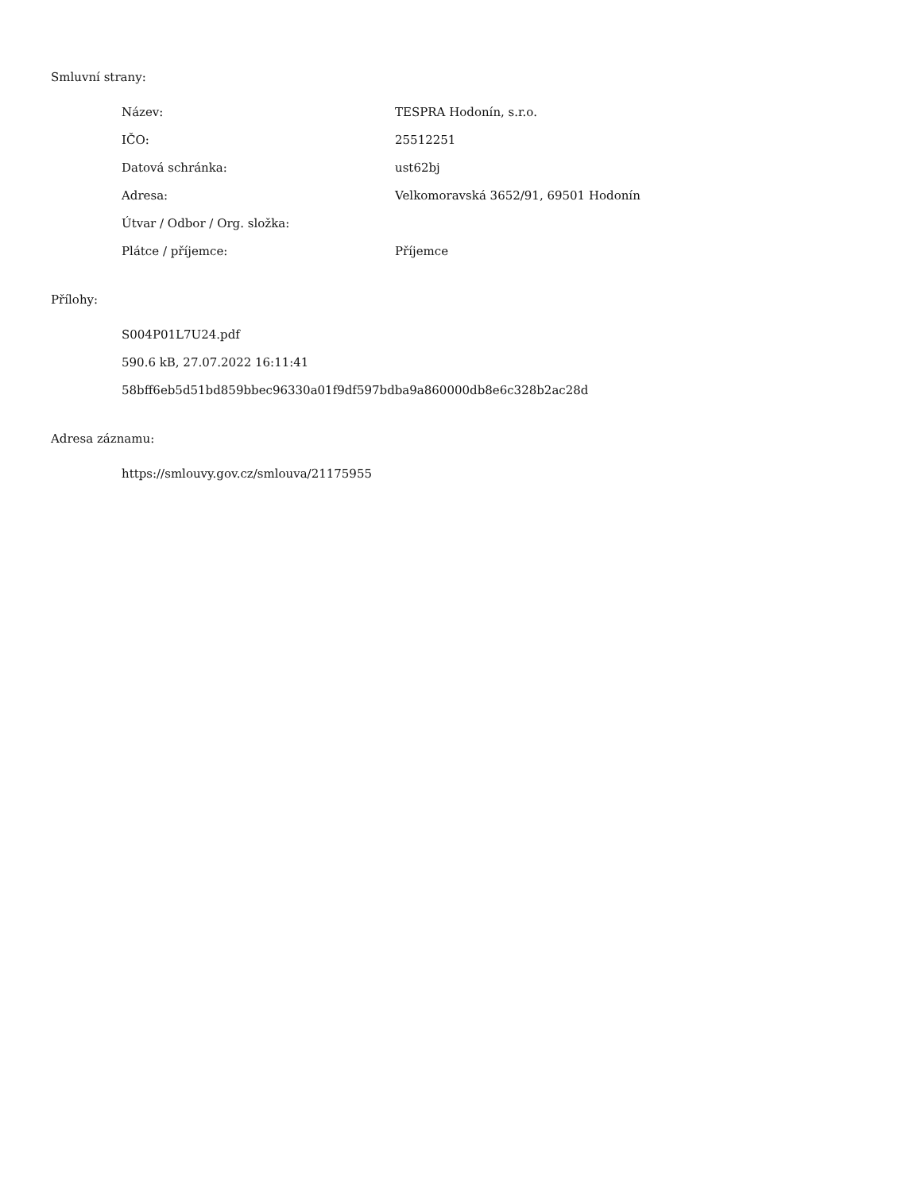Smluvní strany:
| Název: | TESPRA Hodonín, s.r.o. |
| IČO: | 25512251 |
| Datová schránka: | ust62bj |
| Adresa: | Velkomoravská 3652/91, 69501 Hodonín |
| Útvar / Odbor / Org. složka: | |
| Plátce / příjemce: | Příjemce |
Přílohy:
S004P01L7U24.pdf
590.6 kB, 27.07.2022 16:11:41
58bff6eb5d51bd859bbec96330a01f9df597bdba9a860000db8e6c328b2ac28d
Adresa záznamu:
https://smlouvy.gov.cz/smlouva/21175955